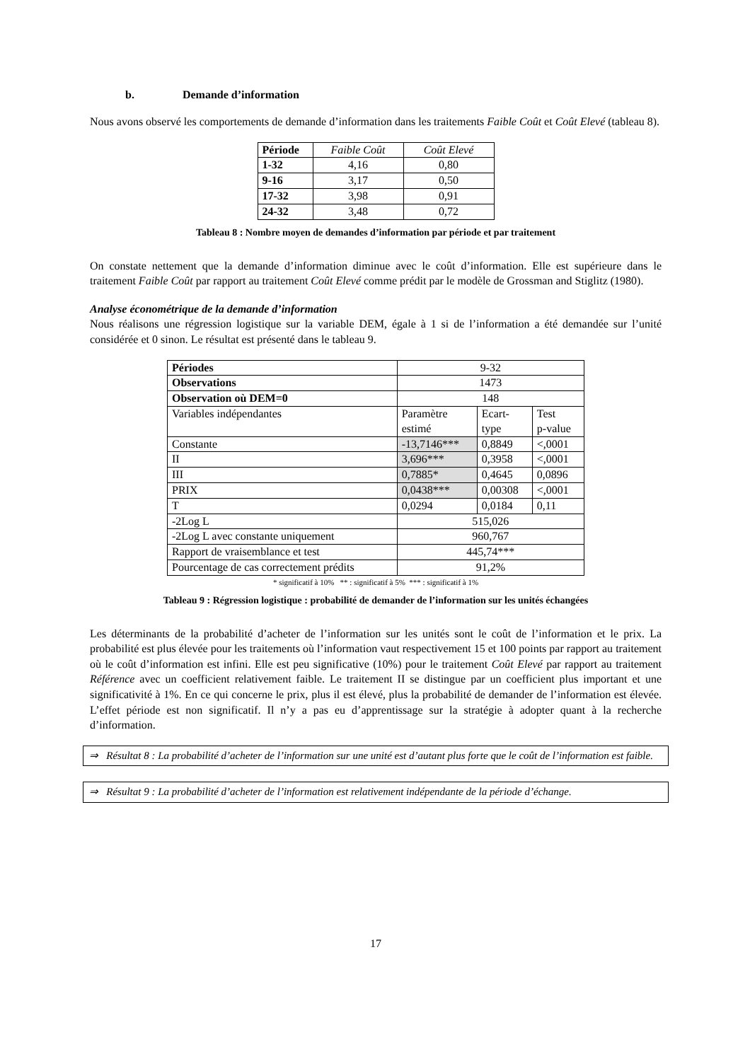b. Demande d’information
Nous avons observé les comportements de demande d’information dans les traitements Faible Coût et Coût Elevé (tableau 8).
| Période | Faible Coût | Coût Elevé |
| 1-32 | 4,16 | 0,80 |
| 9-16 | 3,17 | 0,50 |
| 17-32 | 3,98 | 0,91 |
| 24-32 | 3,48 | 0,72 |
Tableau 8 : Nombre moyen de demandes d’information par période et par traitement
On constate nettement que la demande d’information diminue avec le coût d’information. Elle est supérieure dans le traitement Faible Coût par rapport au traitement Coût Elevé comme prédit par le modèle de Grossman and Stiglitz (1980).
Analyse économétrique de la demande d’information
Nous réalisons une régression logistique sur la variable DEM, égale à 1 si de l’information a été demandée sur l’unité considérée et 0 sinon. Le résultat est présenté dans le tableau 9.
| Périodes | 9-32 | | |
| Observations | 1473 | | |
| Observation où DEM=0 | 148 | | |
| Variables indépendantes | Paramètre estimé | Ecart- type | Test p-value |
| Constante | -13,7146*** | 0,8849 | <,0001 |
| II | 3,696*** | 0,3958 | <,0001 |
| III | 0,7885* | 0,4645 | 0,0896 |
| PRIX | 0,0438*** | 0,00308 | <,0001 |
| T | 0,0294 | 0,0184 | 0,11 |
| -2Log L | 515,026 | | |
| -2Log L avec constante uniquement | 960,767 | | |
| Rapport de vraisemblance et test | 445,74*** | | |
| Pourcentage de cas correctement prédits | 91,2% | | |
* significatif à 10% ** : significatif à 5% *** : significatif à 1%
Tableau 9 : Régression logistique : probabilité de demander de l’information sur les unités échangées
Les déterminants de la probabilité d’acheter de l’information sur les unités sont le coût de l’information et le prix. La probabilité est plus élevée pour les traitements où l’information vaut respectivement 15 et 100 points par rapport au traitement où le coût d’information est infini. Elle est peu significative (10%) pour le traitement Coût Elevé par rapport au traitement Référence avec un coefficient relativement faible. Le traitement II se distingue par un coefficient plus important et une significativité à 1%. En ce qui concerne le prix, plus il est élevé, plus la probabilité de demander de l’information est élevée. L’effet période est non significatif. Il n’y a pas eu d’apprentissage sur la stratégie à adopter quant à la recherche d’information.
⇒ Résultat 8 : La probabilité d’acheter de l’information sur une unité est d’autant plus forte que le coût de l’information est faible.
⇒ Résultat 9 : La probabilité d’acheter de l’information est relativement indépendante de la période d’échange.
17